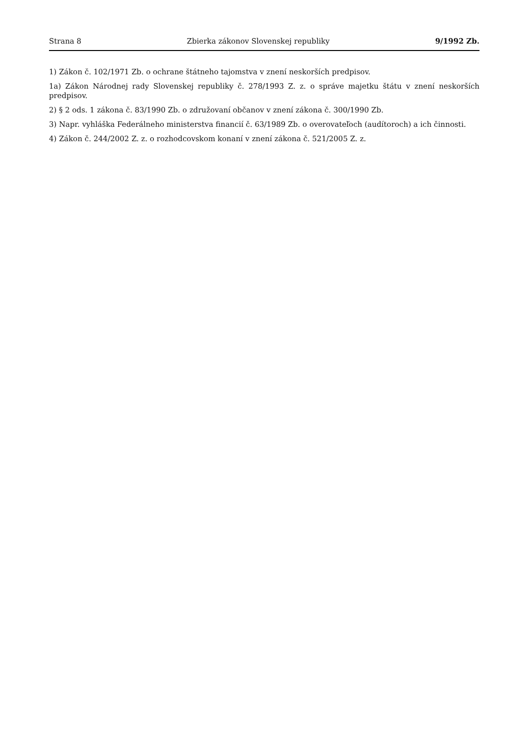Strana 8 Zbierka zákonov Slovenskej republiky 9/1992 Zb.
1) Zákon č. 102/1971 Zb. o ochrane štátneho tajomstva v znení neskorších predpisov.
1a) Zákon Národnej rady Slovenskej republiky č. 278/1993 Z. z. o správe majetku štátu v znení neskorších predpisov.
2) § 2 ods. 1 zákona č. 83/1990 Zb. o združovaní občanov v znení zákona č. 300/1990 Zb.
3) Napr. vyhláška Federálneho ministerstva financií č. 63/1989 Zb. o overovateľoch (audítoroch) a ich činnosti.
4) Zákon č. 244/2002 Z. z. o rozhodcovskom konaní v znení zákona č. 521/2005 Z. z.